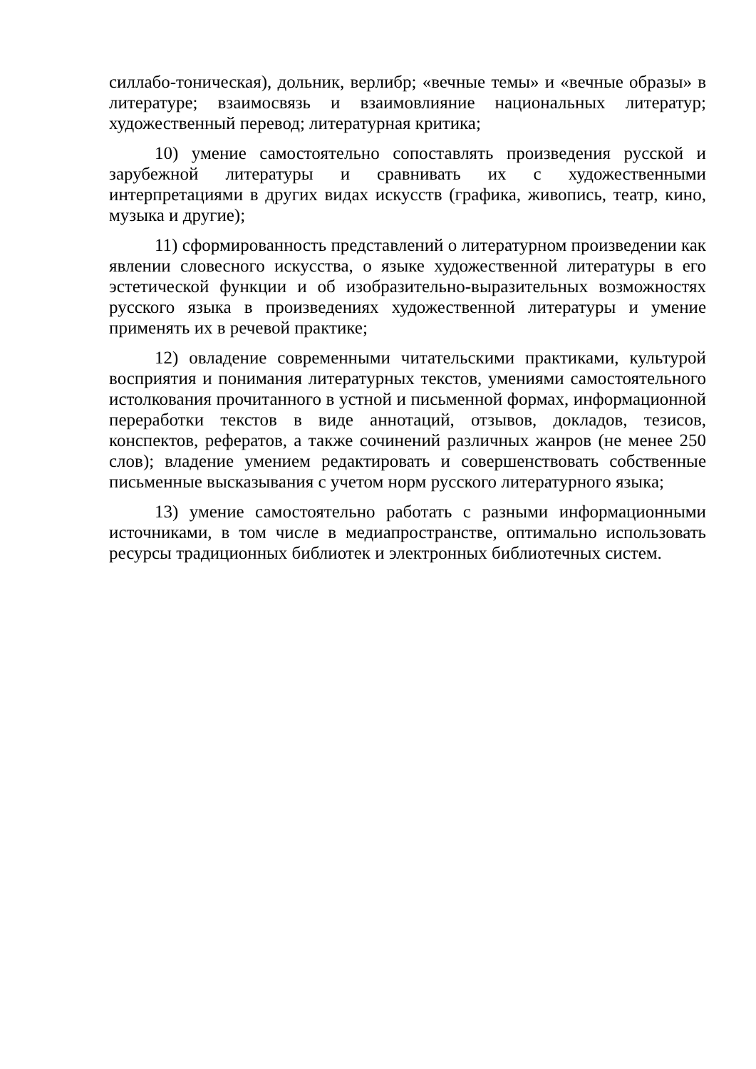силлабо-тоническая), дольник, верлибр; «вечные темы» и «вечные образы» в литературе; взаимосвязь и взаимовлияние национальных литератур; художественный перевод; литературная критика;
10) умение самостоятельно сопоставлять произведения русской и зарубежной литературы и сравнивать их с художественными интерпретациями в других видах искусств (графика, живопись, театр, кино, музыка и другие);
11) сформированность представлений о литературном произведении как явлении словесного искусства, о языке художественной литературы в его эстетической функции и об изобразительно-выразительных возможностях русского языка в произведениях художественной литературы и умение применять их в речевой практике;
12) овладение современными читательскими практиками, культурой восприятия и понимания литературных текстов, умениями самостоятельного истолкования прочитанного в устной и письменной формах, информационной переработки текстов в виде аннотаций, отзывов, докладов, тезисов, конспектов, рефератов, а также сочинений различных жанров (не менее 250 слов); владение умением редактировать и совершенствовать собственные письменные высказывания с учетом норм русского литературного языка;
13) умение самостоятельно работать с разными информационными источниками, в том числе в медиапространстве, оптимально использовать ресурсы традиционных библиотек и электронных библиотечных систем.